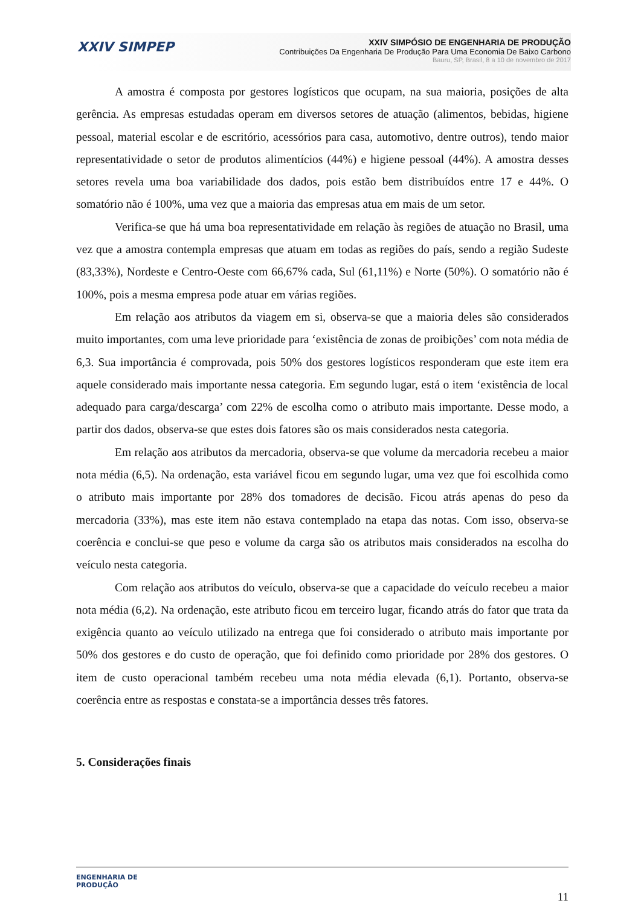XXIV SIMPEP
XXIV SIMPÓSIO DE ENGENHARIA DE PRODUÇÃO
Contribuições Da Engenharia De Produção Para Uma Economia De Baixo Carbono
Bauru, SP, Brasil, 8 a 10 de novembro de 2017
A amostra é composta por gestores logísticos que ocupam, na sua maioria, posições de alta gerência. As empresas estudadas operam em diversos setores de atuação (alimentos, bebidas, higiene pessoal, material escolar e de escritório, acessórios para casa, automotivo, dentre outros), tendo maior representatividade o setor de produtos alimentícios (44%) e higiene pessoal (44%). A amostra desses setores revela uma boa variabilidade dos dados, pois estão bem distribuídos entre 17 e 44%. O somatório não é 100%, uma vez que a maioria das empresas atua em mais de um setor.
Verifica-se que há uma boa representatividade em relação às regiões de atuação no Brasil, uma vez que a amostra contempla empresas que atuam em todas as regiões do país, sendo a região Sudeste (83,33%), Nordeste e Centro-Oeste com 66,67% cada, Sul (61,11%) e Norte (50%). O somatório não é 100%, pois a mesma empresa pode atuar em várias regiões.
Em relação aos atributos da viagem em si, observa-se que a maioria deles são considerados muito importantes, com uma leve prioridade para ‘existência de zonas de proibições’ com nota média de 6,3. Sua importância é comprovada, pois 50% dos gestores logísticos responderam que este item era aquele considerado mais importante nessa categoria. Em segundo lugar, está o item ‘existência de local adequado para carga/descarga’ com 22% de escolha como o atributo mais importante. Desse modo, a partir dos dados, observa-se que estes dois fatores são os mais considerados nesta categoria.
Em relação aos atributos da mercadoria, observa-se que volume da mercadoria recebeu a maior nota média (6,5). Na ordenação, esta variável ficou em segundo lugar, uma vez que foi escolhida como o atributo mais importante por 28% dos tomadores de decisão. Ficou atrás apenas do peso da mercadoria (33%), mas este item não estava contemplado na etapa das notas. Com isso, observa-se coerência e conclui-se que peso e volume da carga são os atributos mais considerados na escolha do veículo nesta categoria.
Com relação aos atributos do veículo, observa-se que a capacidade do veículo recebeu a maior nota média (6,2). Na ordenação, este atributo ficou em terceiro lugar, ficando atrás do fator que trata da exigência quanto ao veículo utilizado na entrega que foi considerado o atributo mais importante por 50% dos gestores e do custo de operação, que foi definido como prioridade por 28% dos gestores. O item de custo operacional também recebeu uma nota média elevada (6,1). Portanto, observa-se coerência entre as respostas e constata-se a importância desses três fatores.
5. Considerações finais
ENGENHARIA DE
PRODUÇÃO
11